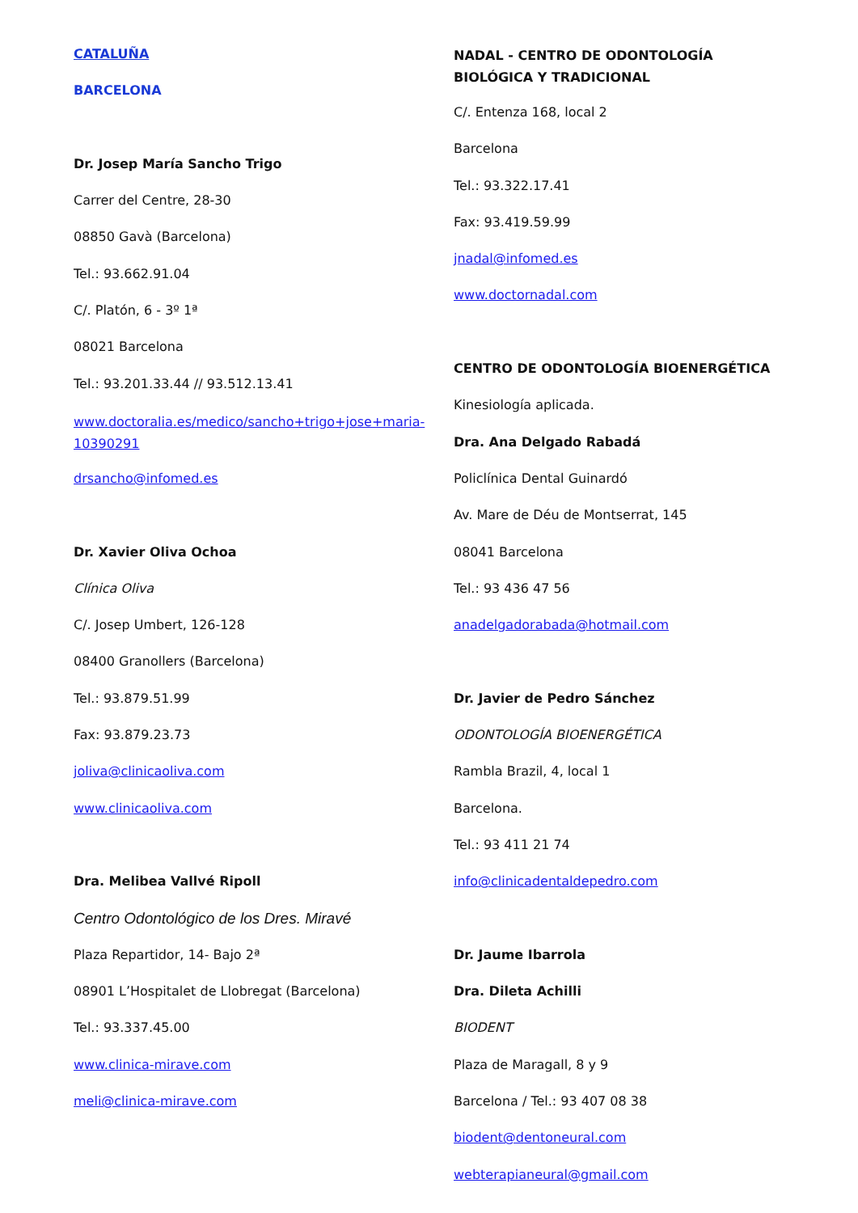CATALUÑA
BARCELONA
Dr. Josep María Sancho Trigo
Carrer del Centre, 28-30
08850 Gavà (Barcelona)
Tel.: 93.662.91.04
C/. Platón, 6 - 3º 1ª
08021 Barcelona
Tel.: 93.201.33.44 // 93.512.13.41
www.doctoralia.es/medico/sancho+trigo+jose+maria-10390291
drsancho@infomed.es
Dr. Xavier Oliva Ochoa
Clínica Oliva
C/. Josep Umbert, 126-128
08400 Granollers (Barcelona)
Tel.: 93.879.51.99
Fax: 93.879.23.73
joliva@clinicaoliva.com
www.clinicaoliva.com
Dra. Melibea Vallvé Ripoll
Centro Odontológico de los Dres. Miravé
Plaza Repartidor, 14- Bajo 2ª
08901 L’Hospitalet de Llobregat (Barcelona)
Tel.: 93.337.45.00
www.clinica-mirave.com
meli@clinica-mirave.com
NADAL - CENTRO DE ODONTOLOGÍA BIOLÓGICA Y TRADICIONAL
C/. Entenza 168, local 2
Barcelona
Tel.: 93.322.17.41
Fax: 93.419.59.99
jnadal@infomed.es
www.doctornadal.com
CENTRO DE ODONTOLOGÍA BIOENERGÉTICA
Kinesiología aplicada.
Dra. Ana Delgado Rabadá
Policlínica Dental Guinardó
Av. Mare de Déu de Montserrat, 145
08041 Barcelona
Tel.: 93 436 47 56
anadelgadorabada@hotmail.com
Dr. Javier de Pedro Sánchez
ODONTOLOGÍA BIOENERGÉTICA
Rambla Brazil, 4, local 1
Barcelona.
Tel.: 93 411 21 74
info@clinicadentaldepedro.com
Dr. Jaume Ibarrola
Dra. Dileta Achilli
BIODENT
Plaza de Maragall, 8 y 9
Barcelona / Tel.: 93 407 08 38
biodent@dentoneural.com
webterapianeural@gmail.com